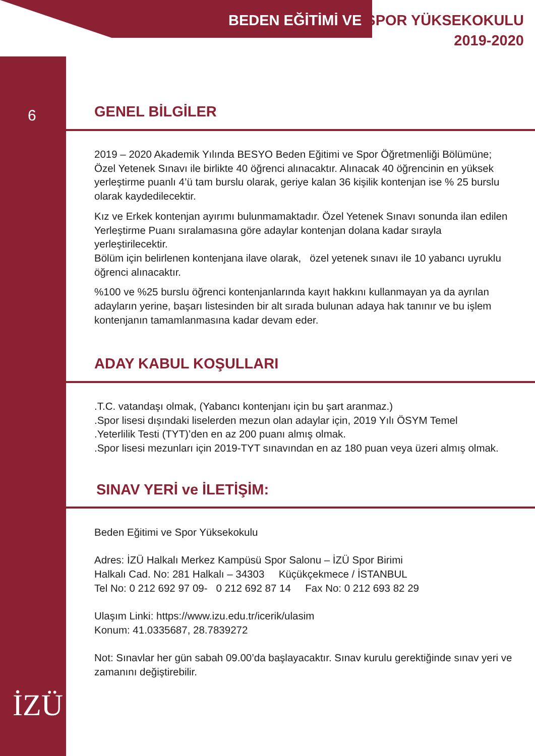BEDEN EĞİTİMİ VE SPOR YÜKSEKOKULU
2019-2020
6
GENEL BİLGİLER
2019 – 2020 Akademik Yılında BESYO Beden Eğitimi ve Spor Öğretmenliği Bölümüne; Özel Yetenek Sınavı ile birlikte 40 öğrenci alınacaktır. Alınacak 40 öğrencinin en yüksek yerleştirme puanlı 4’ü tam burslu olarak, geriye kalan 36 kişilik kontenjan ise % 25 burslu olarak kaydedilecektir.
Kız ve Erkek kontenjan ayırımı bulunmamaktadır. Özel Yetenek Sınavı sonunda ilan edilen Yerleştirme Puanı sıralamasına göre adaylar kontenjan dolana kadar sırayla yerleştirilecektir.
Bölüm için belirlenen kontenjana ilave olarak, özel yetenek sınavı ile 10 yabancı uyruklu öğrenci alınacaktır.
%100 ve %25 burslu öğrenci kontenjanlarında kayıt hakkını kullanmayan ya da ayrılan adayların yerine, başarı listesinden bir alt sırada bulunan adaya hak tanınır ve bu işlem kontenjanın tamamlanmasına kadar devam eder.
ADAY KABUL KOŞULLARI
.T.C. vatandaşı olmak, (Yabancı kontenjanı için bu şart aranmaz.)
.Spor lisesi dışındaki liselerden mezun olan adaylar için, 2019 Yılı ÖSYM Temel
.Yeterlilik Testi (TYT)’den en az 200 puanı almış olmak.
.Spor lisesi mezunları için 2019-TYT sınavından en az 180 puan veya üzeri almış olmak.
SINAV YERİ ve İLETİŞİM:
Beden Eğitimi ve Spor Yüksekokulu
Adres: İZÜ Halkalı Merkez Kampüsü Spor Salonu – İZÜ Spor Birimi
Halkalı Cad. No: 281 Halkalı – 34303 Küçükçekmece / İSTANBUL
Tel No: 0 212 692 97 09- 0 212 692 87 14 Fax No: 0 212 693 82 29
Ulaşım Linki: https://www.izu.edu.tr/icerik/ulasim
Konum: 41.0335687, 28.7839272
Not: Sınavlar her gün sabah 09.00’da başlayacaktır. Sınav kurulu gerektiğinde sınav yeri ve zamanını değiştirebilir.
İZÜ